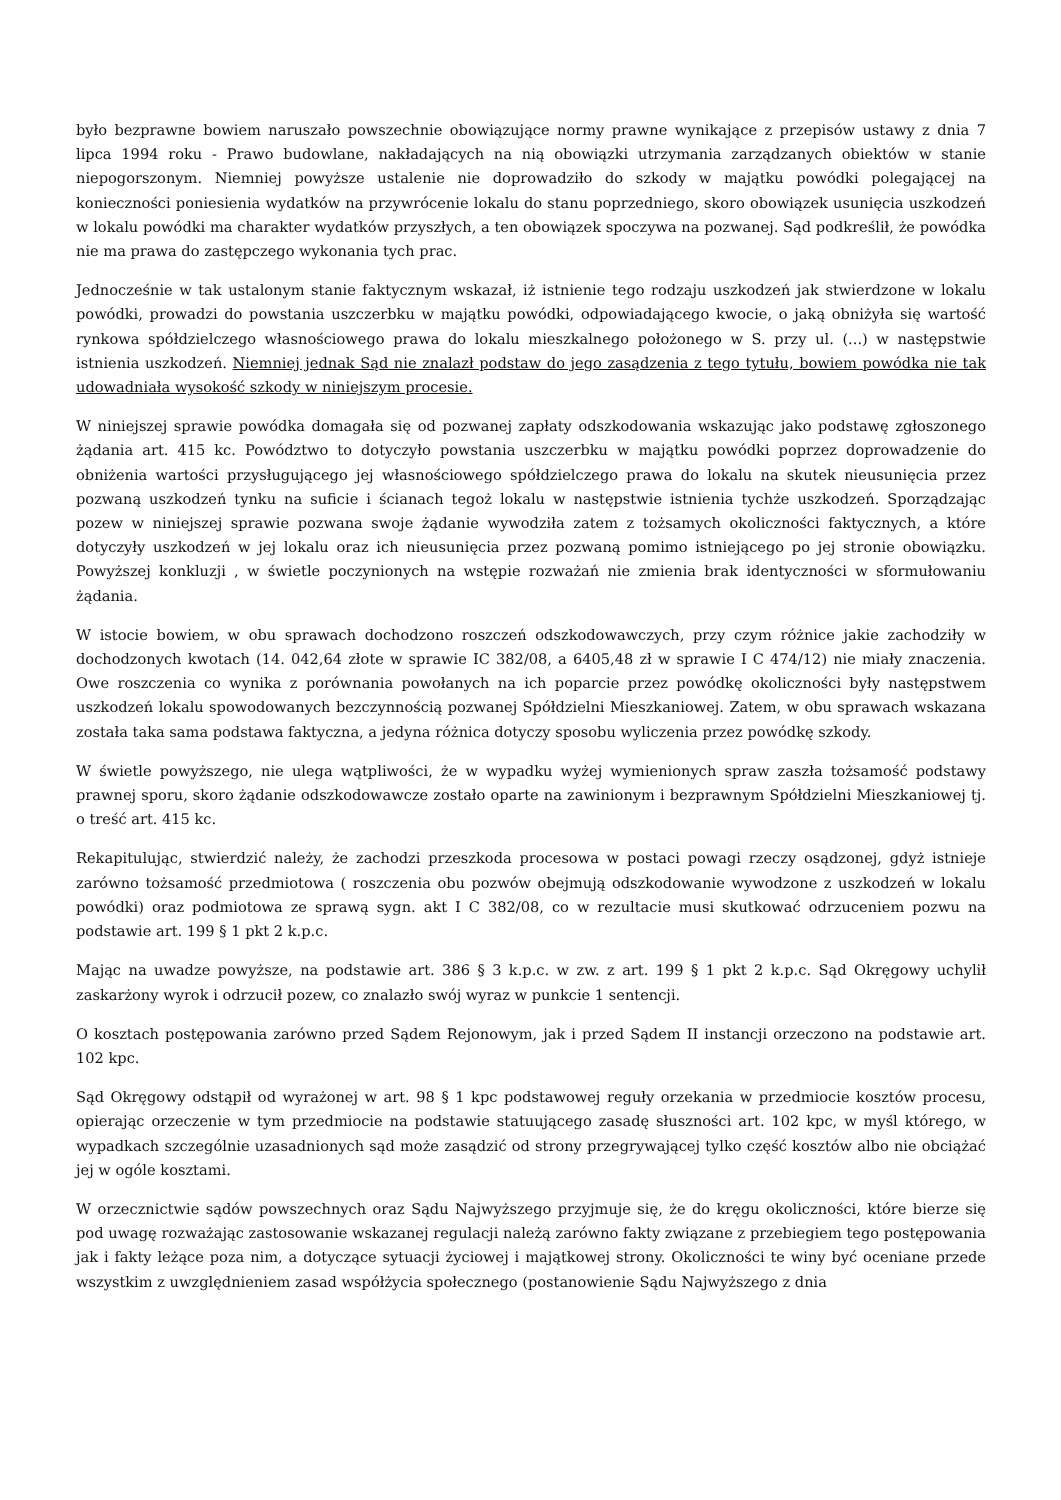było bezprawne bowiem naruszało powszechnie obowiązujące normy prawne wynikające z przepisów ustawy z dnia 7 lipca 1994 roku - Prawo budowlane, nakładających na nią obowiązki utrzymania zarządzanych obiektów w stanie niepogorszonym. Niemniej powyższe ustalenie nie doprowadziło do szkody w majątku powódki polegającej na konieczności poniesienia wydatków na przywrócenie lokalu do stanu poprzedniego, skoro obowiązek usunięcia uszkodzeń w lokalu powódki ma charakter wydatków przyszłych, a ten obowiązek spoczywa na pozwanej. Sąd podkreślił, że powódka nie ma prawa do zastępczego wykonania tych prac.
Jednocześnie w tak ustalonym stanie faktycznym wskazał, iż istnienie tego rodzaju uszkodzeń jak stwierdzone w lokalu powódki, prowadzi do powstania uszczerbku w majątku powódki, odpowiadającego kwocie, o jaką obniżyła się wartość rynkowa spółdzielczego własnościowego prawa do lokalu mieszkalnego położonego w S. przy ul. (...) w następstwie istnienia uszkodzeń. Niemniej jednak Sąd nie znalazł podstaw do jego zasądzenia z tego tytułu, bowiem powódka nie tak udowadniała wysokość szkody w niniejszym procesie.
W niniejszej sprawie powódka domagała się od pozwanej zapłaty odszkodowania wskazując jako podstawę zgłoszonego żądania art. 415 kc. Powództwo to dotyczyło powstania uszczerbku w majątku powódki poprzez doprowadzenie do obniżenia wartości przysługującego jej własnościowego spółdzielczego prawa do lokalu na skutek nieusunięcia przez pozwaną uszkodzeń tynku na suficie i ścianach tegoż lokalu w następstwie istnienia tychże uszkodzeń. Sporządzając pozew w niniejszej sprawie pozwana swoje żądanie wywodziła zatem z tożsamych okoliczności faktycznych, a które dotyczyły uszkodzeń w jej lokalu oraz ich nieusunięcia przez pozwaną pomimo istniejącego po jej stronie obowiązku. Powyższej konkluzji , w świetle poczynionych na wstępie rozważań nie zmienia brak identyczności w sformułowaniu żądania.
W istocie bowiem, w obu sprawach dochodzono roszczeń odszkodowawczych, przy czym różnice jakie zachodziły w dochodzonych kwotach (14. 042,64 złote w sprawie IC 382/08, a 6405,48 zł w sprawie I C 474/12) nie miały znaczenia. Owe roszczenia co wynika z porównania powołanych na ich poparcie przez powódkę okoliczności były następstwem uszkodzeń lokalu spowodowanych bezczynnością pozwanej Spółdzielni Mieszkaniowej. Zatem, w obu sprawach wskazana została taka sama podstawa faktyczna, a jedyna różnica dotyczy sposobu wyliczenia przez powódkę szkody.
W świetle powyższego, nie ulega wątpliwości, że w wypadku wyżej wymienionych spraw zaszła tożsamość podstawy prawnej sporu, skoro żądanie odszkodowawcze zostało oparte na zawinionym i bezprawnym Spółdzielni Mieszkaniowej tj. o treść art. 415 kc.
Rekapitulując, stwierdzić należy, że zachodzi przeszkoda procesowa w postaci powagi rzeczy osądzonej, gdyż istnieje zarówno tożsamość przedmiotowa ( roszczenia obu pozwów obejmują odszkodowanie wywodzone z uszkodzeń w lokalu powódki) oraz podmiotowa ze sprawą sygn. akt I C 382/08, co w rezultacie musi skutkować odrzuceniem pozwu na podstawie art. 199 § 1 pkt 2 k.p.c.
Mając na uwadze powyższe, na podstawie art. 386 § 3 k.p.c. w zw. z art. 199 § 1 pkt 2 k.p.c. Sąd Okręgowy uchylił zaskarżony wyrok i odrzucił pozew, co znalazło swój wyraz w punkcie 1 sentencji.
O kosztach postępowania zarówno przed Sądem Rejonowym, jak i przed Sądem II instancji orzeczono na podstawie art. 102 kpc.
Sąd Okręgowy odstąpił od wyrażonej w art. 98 § 1 kpc podstawowej reguły orzekania w przedmiocie kosztów procesu, opierając orzeczenie w tym przedmiocie na podstawie statuującego zasadę słuszności art. 102 kpc, w myśl którego, w wypadkach szczególnie uzasadnionych sąd może zasądzić od strony przegrywającej tylko część kosztów albo nie obciążać jej w ogóle kosztami.
W orzecznictwie sądów powszechnych oraz Sądu Najwyższego przyjmuje się, że do kręgu okoliczności, które bierze się pod uwagę rozważając zastosowanie wskazanej regulacji należą zarówno fakty związane z przebiegiem tego postępowania jak i fakty leżące poza nim, a dotyczące sytuacji życiowej i majątkowej strony. Okoliczności te winy być oceniane przede wszystkim z uwzględnieniem zasad współżycia społecznego (postanowienie Sądu Najwyższego z dnia